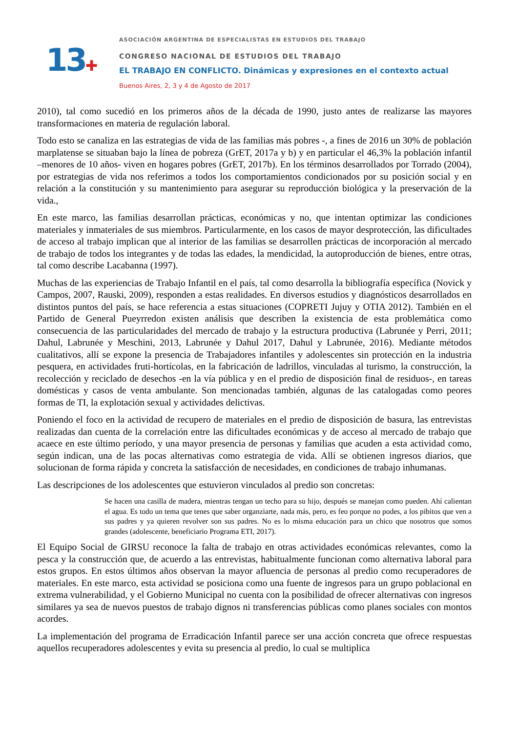13✚
ASOCIACIÓN ARGENTINA DE ESPECIALISTAS EN ESTUDIOS DEL TRABAJO
CONGRESO NACIONAL DE ESTUDIOS DEL TRABAJO
EL TRABAJO EN CONFLICTO. Dinámicas y expresiones en el contexto actual
Buenos Aires, 2, 3 y 4 de Agosto de 2017
2010), tal como sucedió en los primeros años de la década de 1990, justo antes de realizarse las mayores transformaciones en materia de regulación laboral.
Todo esto se canaliza en las estrategias de vida de las familias más pobres -, a fines de 2016 un 30% de población marplatense se situaban bajo la línea de pobreza (GrET, 2017a y b) y en particular el 46,3% la población infantil –menores de 10 años- viven en hogares pobres (GrET, 2017b). En los términos desarrollados por Torrado (2004), por estrategias de vida nos referimos a todos los comportamientos condicionados por su posición social y en relación a la constitución y su mantenimiento para asegurar su reproducción biológica y la preservación de la vida.,
En este marco, las familias desarrollan prácticas, económicas y no, que intentan optimizar las condiciones materiales y inmateriales de sus miembros. Particularmente, en los casos de mayor desprotección, las dificultades de acceso al trabajo implican que al interior de las familias se desarrollen prácticas de incorporación al mercado de trabajo de todos los integrantes y de todas las edades, la mendicidad, la autoproducción de bienes, entre otras, tal como describe Lacabanna (1997).
Muchas de las experiencias de Trabajo Infantil en el país, tal como desarrolla la bibliografía específica (Novick y Campos, 2007, Rauski, 2009), responden a estas realidades. En diversos estudios y diagnósticos desarrollados en distintos puntos del país, se hace referencia a estas situaciones (COPRETI Jujuy y OTIA 2012). También en el Partido de General Pueyrredon existen análisis que describen la existencia de esta problemática como consecuencia de las particularidades del mercado de trabajo y la estructura productiva (Labrunée y Perri, 2011; Dahul, Labrunée y Meschini, 2013, Labrunée y Dahul 2017, Dahul y Labrunée, 2016). Mediante métodos cualitativos, allí se expone la presencia de Trabajadores infantiles y adolescentes sin protección en la industria pesquera, en actividades fruti-hortícolas, en la fabricación de ladrillos, vinculadas al turismo, la construcción, la recolección y reciclado de desechos -en la vía pública y en el predio de disposición final de residuos-, en tareas domésticas y casos de venta ambulante. Son mencionadas también, algunas de las catalogadas como peores formas de TI, la explotación sexual y actividades delictivas.
Poniendo el foco en la actividad de recupero de materiales en el predio de disposición de basura, las entrevistas realizadas dan cuenta de la correlación entre las dificultades económicas y de acceso al mercado de trabajo que acaece en este último período, y una mayor presencia de personas y familias que acuden a esta actividad como, según indican, una de las pocas alternativas como estrategia de vida. Allí se obtienen ingresos diarios, que solucionan de forma rápida y concreta la satisfacción de necesidades, en condiciones de trabajo inhumanas.
Las descripciones de los adolescentes que estuvieron vinculados al predio son concretas:
Se hacen una casilla de madera, mientras tengan un techo para su hijo, después se manejan como pueden. Ahí calientan el agua. Es todo un tema que tenes que saber organziarte, nada más, pero, es feo porque no podes, a los pibitos que ven a sus padres y ya quieren revolver son sus padres. No es lo misma educación para un chico que nosotros que somos grandes (adolescente, beneficiario Programa ETI, 2017).
El Equipo Social de GIRSU reconoce la falta de trabajo en otras actividades económicas relevantes, como la pesca y la construcción que, de acuerdo a las entrevistas, habitualmente funcionan como alternativa laboral para estos grupos. En estos últimos años observan la mayor afluencia de personas al predio como recuperadores de materiales. En este marco, esta actividad se posiciona como una fuente de ingresos para un grupo poblacional en extrema vulnerabilidad, y el Gobierno Municipal no cuenta con la posibilidad de ofrecer alternativas con ingresos similares ya sea de nuevos puestos de trabajo dignos ni transferencias públicas como planes sociales con montos acordes.
La implementación del programa de Erradicación Infantil parece ser una acción concreta que ofrece respuestas aquellos recuperadores adolescentes y evita su presencia al predio, lo cual se multiplica